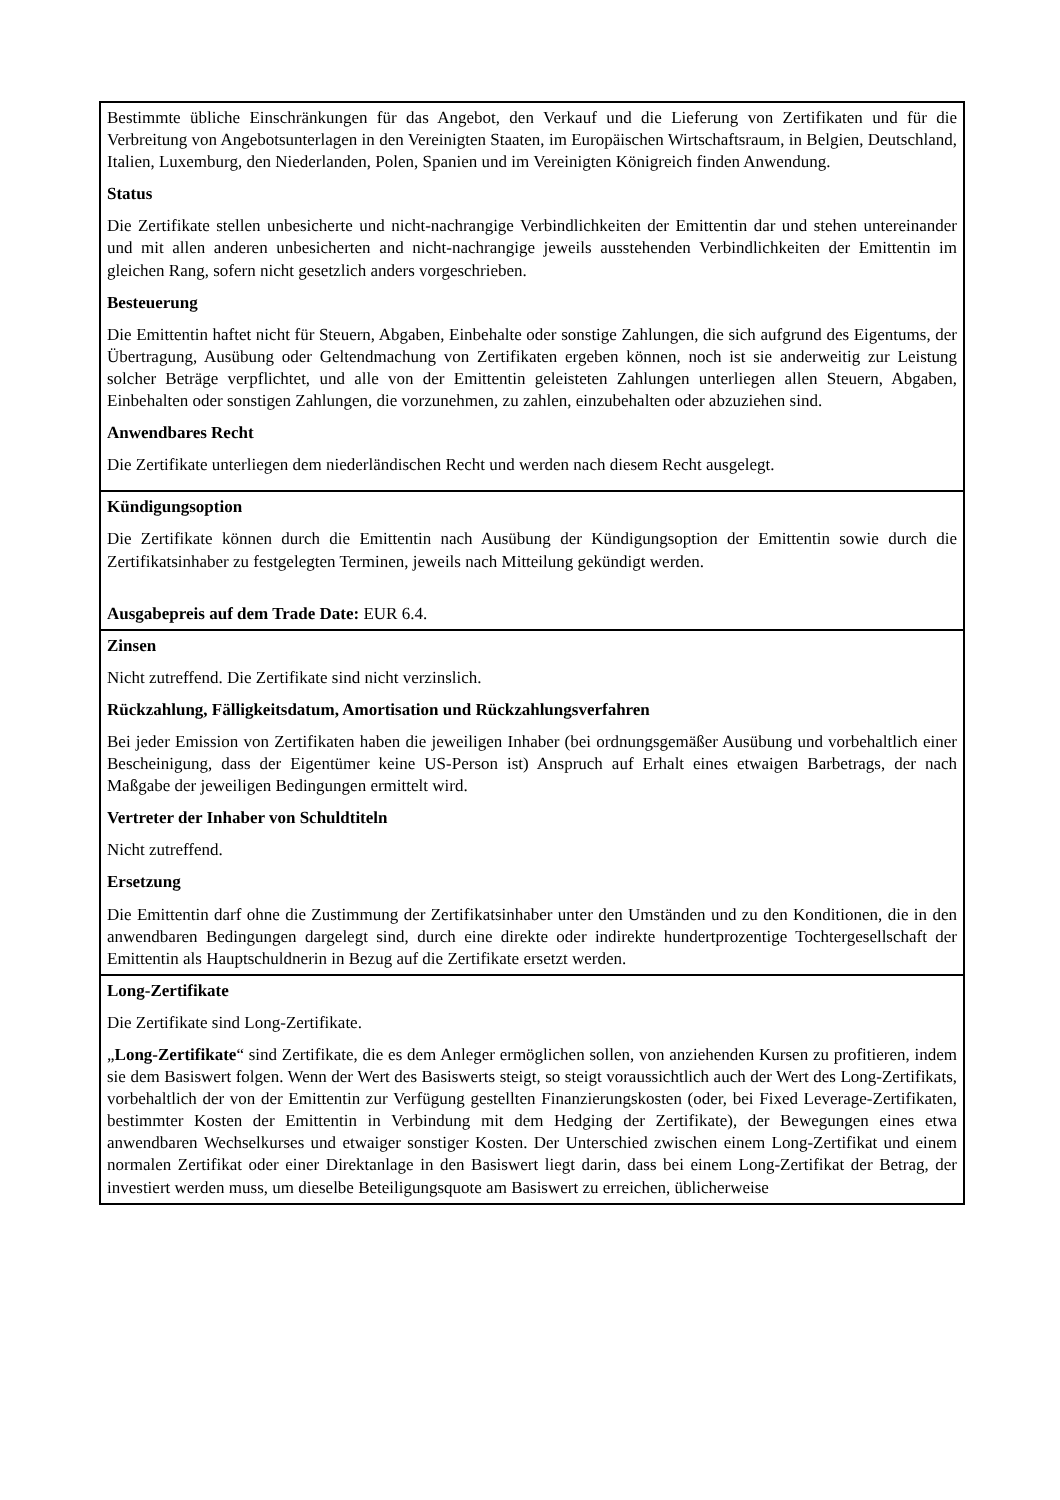| Bestimmte übliche Einschränkungen für das Angebot, den Verkauf und die Lieferung von Zertifikaten und für die Verbreitung von Angebotsunterlagen in den Vereinigten Staaten, im Europäischen Wirtschaftsraum, in Belgien, Deutschland, Italien, Luxemburg, den Niederlanden, Polen, Spanien und im Vereinigten Königreich finden Anwendung. Status Die Zertifikate stellen unbesicherte und nicht-nachrangige Verbindlichkeiten der Emittentin dar und stehen untereinander und mit allen anderen unbesicherten and nicht-nachrangige jeweils ausstehenden Verbindlichkeiten der Emittentin im gleichen Rang, sofern nicht gesetzlich anders vorgeschrieben. Besteuerung Die Emittentin haftet nicht für Steuern, Abgaben, Einbehalte oder sonstige Zahlungen, die sich aufgrund des Eigentums, der Übertragung, Ausübung oder Geltendmachung von Zertifikaten ergeben können, noch ist sie anderweitig zur Leistung solcher Beträge verpflichtet, und alle von der Emittentin geleisteten Zahlungen unterliegen allen Steuern, Abgaben, Einbehalten oder sonstigen Zahlungen, die vorzunehmen, zu zahlen, einzubehalten oder abzuziehen sind. Anwendbares Recht Die Zertifikate unterliegen dem niederländischen Recht und werden nach diesem Recht ausgelegt. |
| Kündigungsoption Die Zertifikate können durch die Emittentin nach Ausübung der Kündigungsoption der Emittentin sowie durch die Zertifikatsinhaber zu festgelegten Terminen, jeweils nach Mitteilung gekündigt werden. Ausgabepreis auf dem Trade Date: EUR 6.4. |
| Zinsen Nicht zutreffend. Die Zertifikate sind nicht verzinslich. Rückzahlung, Fälligkeitsdatum, Amortisation und Rückzahlungsverfahren Bei jeder Emission von Zertifikaten haben die jeweiligen Inhaber (bei ordnungsgemäßer Ausübung und vorbehaltlich einer Bescheinigung, dass der Eigentümer keine US-Person ist) Anspruch auf Erhalt eines etwaigen Barbetrags, der nach Maßgabe der jeweiligen Bedingungen ermittelt wird. Vertreter der Inhaber von Schuldtiteln Nicht zutreffend. Ersetzung Die Emittentin darf ohne die Zustimmung der Zertifikatsinhaber unter den Umständen und zu den Konditionen, die in den anwendbaren Bedingungen dargelegt sind, durch eine direkte oder indirekte hundertprozentige Tochtergesellschaft der Emittentin als Hauptschuldnerin in Bezug auf die Zertifikate ersetzt werden. |
| Long-Zertifikate Die Zertifikate sind Long-Zertifikate. „ Long-Zertifikate “ sind Zertifikate, die es dem Anleger ermöglichen sollen, von anziehenden Kursen zu profitieren, indem sie dem Basiswert folgen. Wenn der Wert des Basiswerts steigt, so steigt voraussichtlich auch der Wert des Long-Zertifikats, vorbehaltlich der von der Emittentin zur Verfügung gestellten Finanzierungskosten (oder, bei Fixed Leverage-Zertifikaten, bestimmter Kosten der Emittentin in Verbindung mit dem Hedging der Zertifikate), der Bewegungen eines etwa anwendbaren Wechselkurses und etwaiger sonstiger Kosten. Der Unterschied zwischen einem Long-Zertifikat und einem normalen Zertifikat oder einer Direktanlage in den Basiswert liegt darin, dass bei einem Long-Zertifikat der Betrag, der investiert werden muss, um dieselbe Beteiligungsquote am Basiswert zu erreichen, üblicherweise |